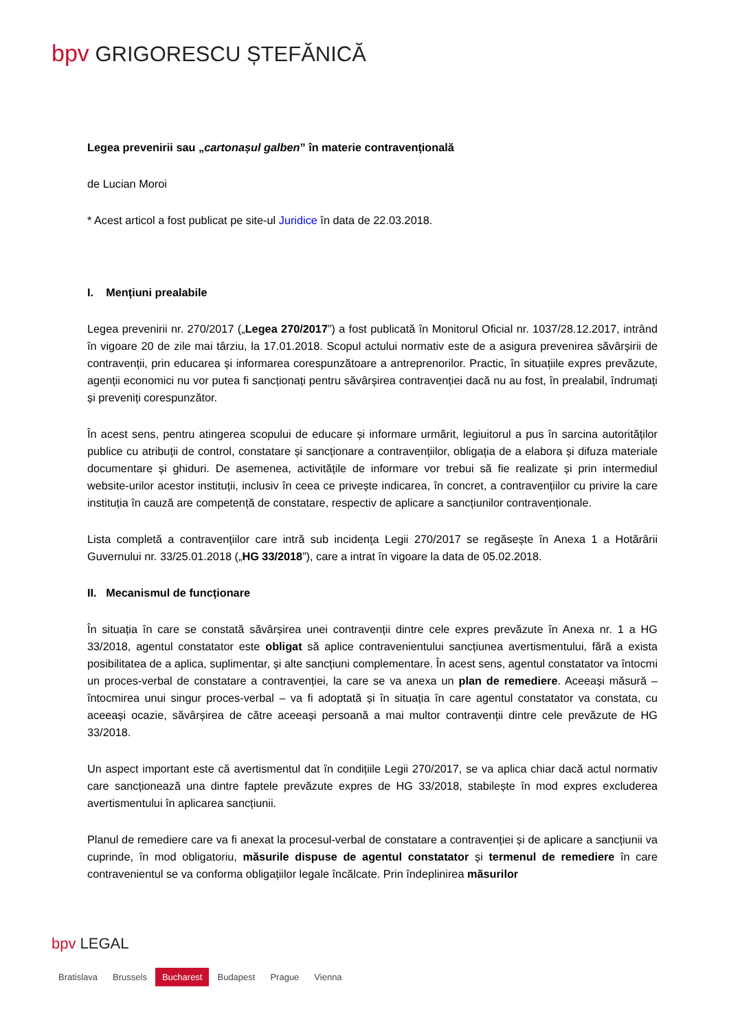bpv GRIGORESCU ȘTEFĂNICĂ
Legea prevenirii sau „cartonașul galben” în materie contravențională
de Lucian Moroi
* Acest articol a fost publicat pe site-ul Juridice în data de 22.03.2018.
I. Mențiuni prealabile
Legea prevenirii nr. 270/2017 („Legea 270/2017”) a fost publicată în Monitorul Oficial nr. 1037/28.12.2017, intrând în vigoare 20 de zile mai târziu, la 17.01.2018. Scopul actului normativ este de a asigura prevenirea săvârșirii de contravenții, prin educarea și informarea corespunzătoare a antreprenorilor. Practic, în situațiile expres prevăzute, agenții economici nu vor putea fi sancționați pentru săvârșirea contravenției dacă nu au fost, în prealabil, îndrumați și preveniți corespunzător.
În acest sens, pentru atingerea scopului de educare și informare urmărit, legiuitorul a pus în sarcina autorităților publice cu atribuții de control, constatare și sancționare a contravențiilor, obligația de a elabora și difuza materiale documentare și ghiduri. De asemenea, activitățile de informare vor trebui să fie realizate și prin intermediul website-urilor acestor instituții, inclusiv în ceea ce privește indicarea, în concret, a contravențiilor cu privire la care instituția în cauză are competență de constatare, respectiv de aplicare a sancțiunilor contravenționale.
Lista completă a contravențiilor care intră sub incidența Legii 270/2017 se regăsește în Anexa 1 a Hotărârii Guvernului nr. 33/25.01.2018 („HG 33/2018”), care a intrat în vigoare la data de 05.02.2018.
II. Mecanismul de funcționare
În situația în care se constată săvârșirea unei contravenții dintre cele expres prevăzute în Anexa nr. 1 a HG 33/2018, agentul constatator este obligat să aplice contravenientului sancțiunea avertismentului, fără a exista posibilitatea de a aplica, suplimentar, și alte sancțiuni complementare. În acest sens, agentul constatator va întocmi un proces-verbal de constatare a contravenției, la care se va anexa un plan de remediere. Aceeași măsură – întocmirea unui singur proces-verbal – va fi adoptată și în situația în care agentul constatator va constata, cu aceeași ocazie, săvârșirea de către aceeași persoană a mai multor contravenții dintre cele prevăzute de HG 33/2018.
Un aspect important este că avertismentul dat în condițiile Legii 270/2017, se va aplica chiar dacă actul normativ care sancționează una dintre faptele prevăzute expres de HG 33/2018, stabilește în mod expres excluderea avertismentului în aplicarea sancțiunii.
Planul de remediere care va fi anexat la procesul-verbal de constatare a contravenției și de aplicare a sancțiunii va cuprinde, în mod obligatoriu, măsurile dispuse de agentul constatator și termenul de remediere în care contravenientul se va conforma obligațiilor legale încălcate. Prin îndeplinirea măsurilor
bpv LEGAL
Bratislava Brussels Bucharest Budapest Prague Vienna